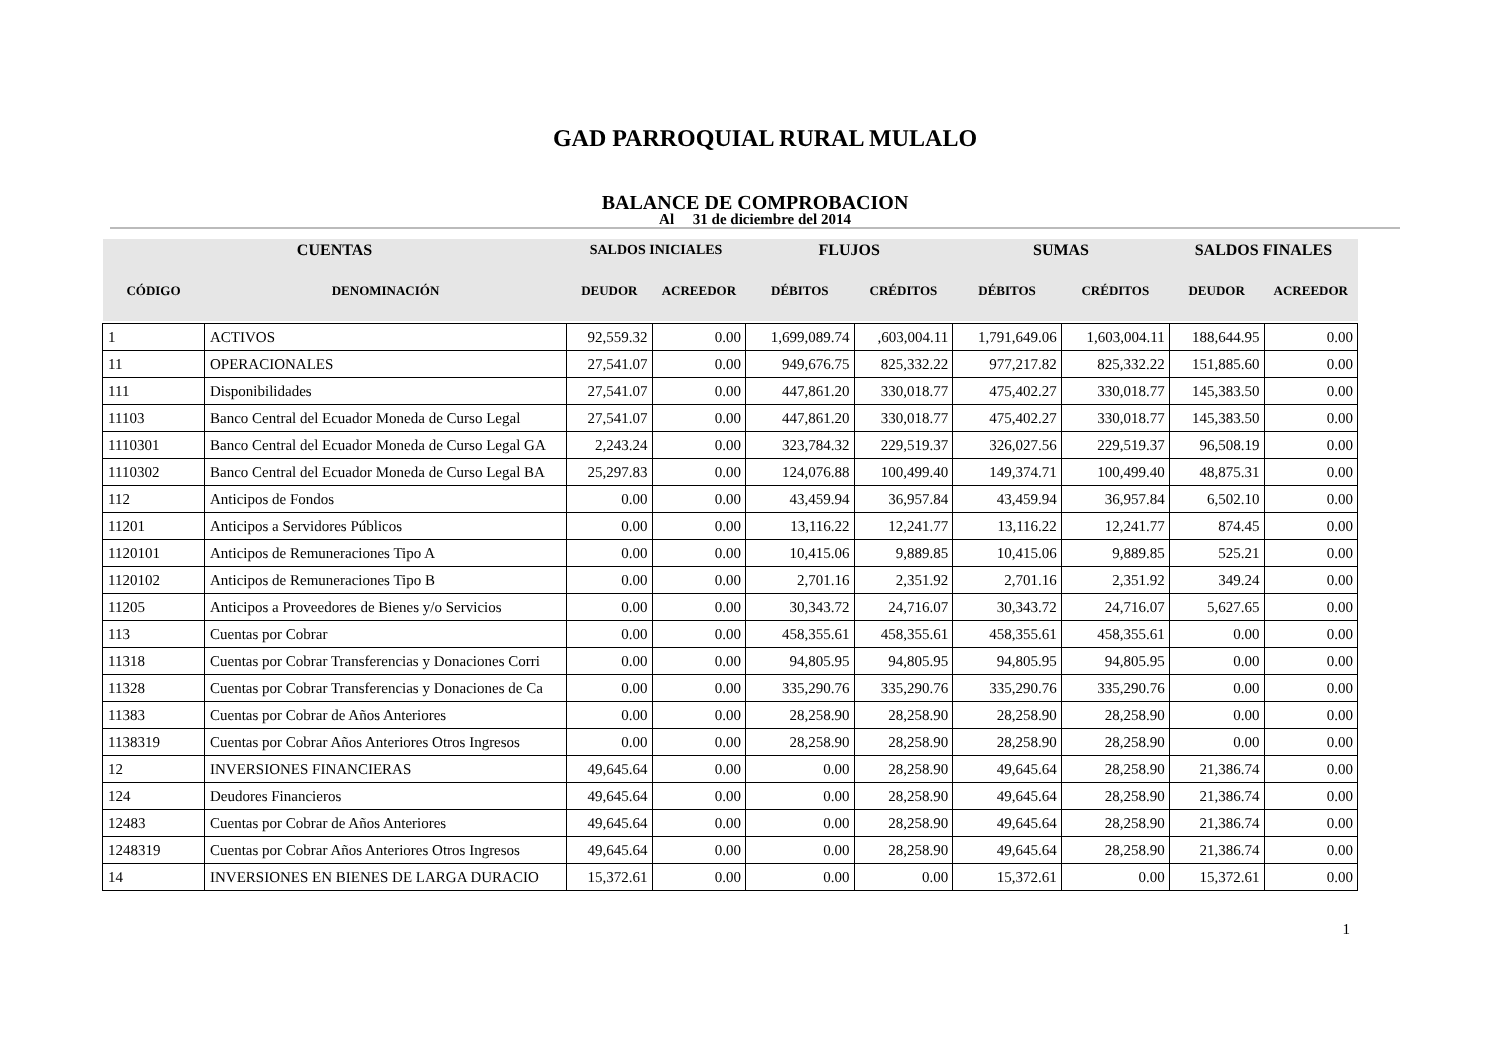GAD PARROQUIAL RURAL MULALO
BALANCE DE COMPROBACION
Al 31 de diciembre del 2014
| CUENTAS | | SALDOS INICIALES | | FLUJOS | | SUMAS | | SALDOS FINALES | |
| --- | --- | --- | --- | --- | --- | --- | --- | --- | --- |
| CÓDIGO | DENOMINACIÓN | DEUDOR | ACREEDOR | DÉBITOS | CRÉDITOS | DÉBITOS | CRÉDITOS | DEUDOR | ACREEDOR |
| 1 | ACTIVOS | 92,559.32 | 0.00 | 1,699,089.74 | ,603,004.11 | 1,791,649.06 | 1,603,004.11 | 188,644.95 | 0.00 |
| 11 | OPERACIONALES | 27,541.07 | 0.00 | 949,676.75 | 825,332.22 | 977,217.82 | 825,332.22 | 151,885.60 | 0.00 |
| 111 | Disponibilidades | 27,541.07 | 0.00 | 447,861.20 | 330,018.77 | 475,402.27 | 330,018.77 | 145,383.50 | 0.00 |
| 11103 | Banco Central del Ecuador Moneda de Curso Legal | 27,541.07 | 0.00 | 447,861.20 | 330,018.77 | 475,402.27 | 330,018.77 | 145,383.50 | 0.00 |
| 1110301 | Banco Central del Ecuador Moneda de Curso Legal GA | 2,243.24 | 0.00 | 323,784.32 | 229,519.37 | 326,027.56 | 229,519.37 | 96,508.19 | 0.00 |
| 1110302 | Banco Central del Ecuador Moneda de Curso Legal BA | 25,297.83 | 0.00 | 124,076.88 | 100,499.40 | 149,374.71 | 100,499.40 | 48,875.31 | 0.00 |
| 112 | Anticipos de Fondos | 0.00 | 0.00 | 43,459.94 | 36,957.84 | 43,459.94 | 36,957.84 | 6,502.10 | 0.00 |
| 11201 | Anticipos a Servidores Públicos | 0.00 | 0.00 | 13,116.22 | 12,241.77 | 13,116.22 | 12,241.77 | 874.45 | 0.00 |
| 1120101 | Anticipos de Remuneraciones Tipo A | 0.00 | 0.00 | 10,415.06 | 9,889.85 | 10,415.06 | 9,889.85 | 525.21 | 0.00 |
| 1120102 | Anticipos de Remuneraciones Tipo B | 0.00 | 0.00 | 2,701.16 | 2,351.92 | 2,701.16 | 2,351.92 | 349.24 | 0.00 |
| 11205 | Anticipos a Proveedores de Bienes y/o Servicios | 0.00 | 0.00 | 30,343.72 | 24,716.07 | 30,343.72 | 24,716.07 | 5,627.65 | 0.00 |
| 113 | Cuentas por Cobrar | 0.00 | 0.00 | 458,355.61 | 458,355.61 | 458,355.61 | 458,355.61 | 0.00 | 0.00 |
| 11318 | Cuentas por Cobrar Transferencias y Donaciones Corri | 0.00 | 0.00 | 94,805.95 | 94,805.95 | 94,805.95 | 94,805.95 | 0.00 | 0.00 |
| 11328 | Cuentas por Cobrar Transferencias y Donaciones de Ca | 0.00 | 0.00 | 335,290.76 | 335,290.76 | 335,290.76 | 335,290.76 | 0.00 | 0.00 |
| 11383 | Cuentas por Cobrar de Años Anteriores | 0.00 | 0.00 | 28,258.90 | 28,258.90 | 28,258.90 | 28,258.90 | 0.00 | 0.00 |
| 1138319 | Cuentas por Cobrar Años Anteriores Otros Ingresos | 0.00 | 0.00 | 28,258.90 | 28,258.90 | 28,258.90 | 28,258.90 | 0.00 | 0.00 |
| 12 | INVERSIONES FINANCIERAS | 49,645.64 | 0.00 | 0.00 | 28,258.90 | 49,645.64 | 28,258.90 | 21,386.74 | 0.00 |
| 124 | Deudores Financieros | 49,645.64 | 0.00 | 0.00 | 28,258.90 | 49,645.64 | 28,258.90 | 21,386.74 | 0.00 |
| 12483 | Cuentas por Cobrar de Años Anteriores | 49,645.64 | 0.00 | 0.00 | 28,258.90 | 49,645.64 | 28,258.90 | 21,386.74 | 0.00 |
| 1248319 | Cuentas por Cobrar Años Anteriores Otros Ingresos | 49,645.64 | 0.00 | 0.00 | 28,258.90 | 49,645.64 | 28,258.90 | 21,386.74 | 0.00 |
| 14 | INVERSIONES EN BIENES DE LARGA DURACIO | 15,372.61 | 0.00 | 0.00 | 0.00 | 15,372.61 | 0.00 | 15,372.61 | 0.00 |
1